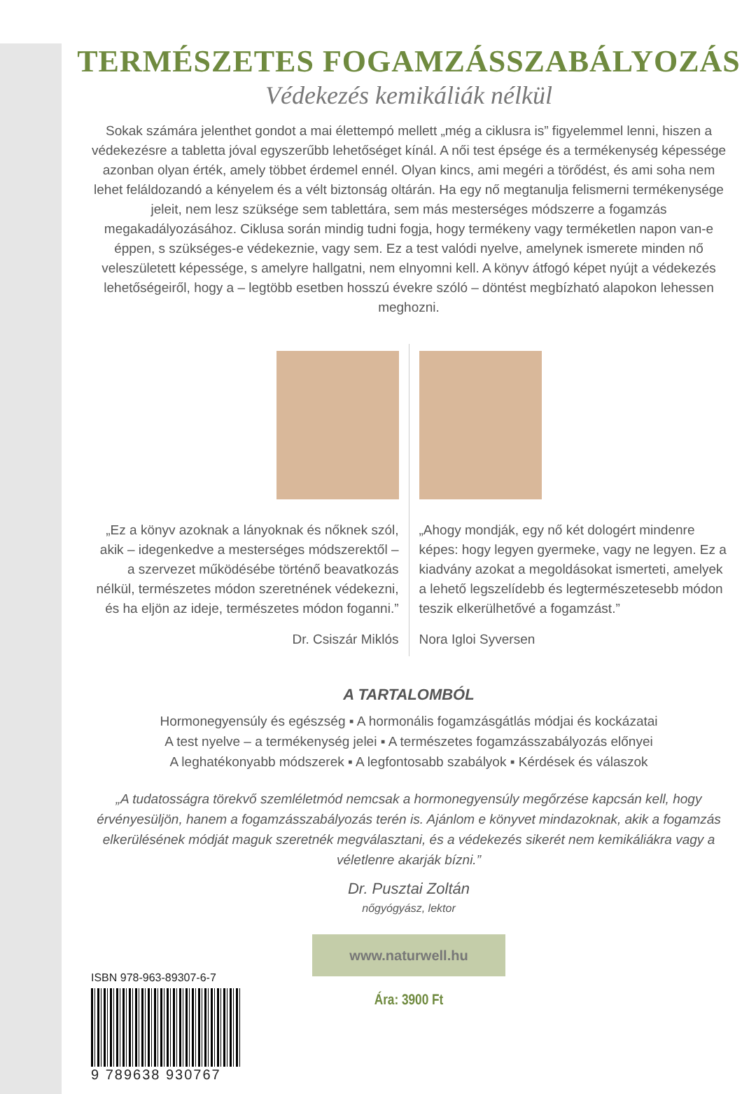TERMÉSZETES FOGAMZÁSSZABÁLYOZÁS
Védekezés kemikáliák nélkül
Sokak számára jelenthet gondot a mai élettempó mellett „még a ciklusra is” figyelemmel lenni, hiszen a védekezésre a tabletta jóval egyszerűbb lehetőséget kínál. A női test épsége és a termékenység képessége azonban olyan érték, amely többet érdemel ennél. Olyan kincs, ami megéri a törődést, és ami soha nem lehet feláldozandó a kényelem és a vélt biztonság oltárán. Ha egy nő megtanulja felismerni termékenysége jeleit, nem lesz szüksége sem tablettára, sem más mesterséges módszerre a fogamzás megakadályozásához. Ciklusa során mindig tudni fogja, hogy termékeny vagy terméketlen napon van-e éppen, s szükséges-e védekeznie, vagy sem. Ez a test valódi nyelve, amelynek ismerete minden nő veleszületett képessége, s amelyre hallgatni, nem elnyomni kell. A könyv átfogó képet nyújt a védekezés lehetőségeiről, hogy a – legtöbb esetben hosszú évekre szóló – döntést megbízható alapokon lehessen meghozni.
„Ez a könyv azoknak a lányoknak és nőknek szól, akik – idegenkedve a mesterséges módszerektől – a szervezet működésébe történő beavatkozás nélkül, természetes módon szeretnének védekezni, és ha eljön az ideje, természetes módon foganni.”
Dr. Csiszár Miklós
„Ahogy mondják, egy nő két dologért mindenre képes: hogy legyen gyermeke, vagy ne legyen. Ez a kiadvány azokat a megoldásokat ismerteti, amelyek a lehető legszelídebb és legtermészetesebb módon teszik elkerülhetővé a fogamzást.”
Nora Igloi Syversen
A TARTALOMBÓL
Hormonegyensúly és egészség ▪ A hormonális fogamzásgátlás módjai és kockázatai
A test nyelve – a termékenység jelei ▪ A természetes fogamzásszabályozás előnyei
A leghatékonyabb módszerek ▪ A legfontosabb szabályok ▪ Kérdések és válaszok
„A tudatosságra törekvő szemléletmód nemcsak a hormonegyensúly megőrzése kapcsán kell, hogy érvényesüljön, hanem a fogamzásszabályozás terén is. Ajánlom e könyvet mindazoknak, akik a fogamzás elkerülésének módját maguk szeretnék megválasztani, és a védekezés sikerét nem kemikáliákra vagy a véletlenre akarják bízni.”
Dr. Pusztai Zoltán
nőgyógyász, lektor
www.naturwell.hu
Ára: 3900 Ft
ISBN 978-963-89307-6-7
9 789638 930767